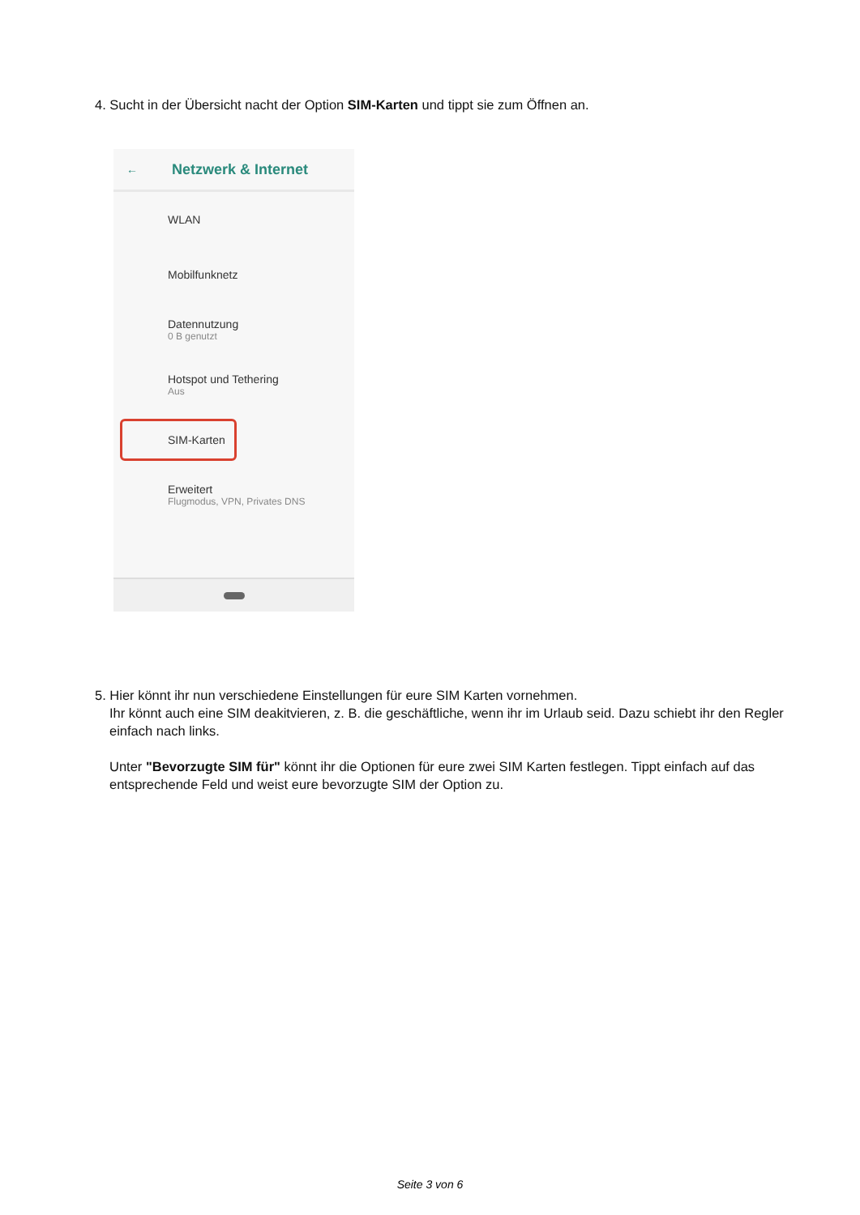4. Sucht in der Übersicht nacht der Option SIM-Karten und tippt sie zum Öffnen an.
← Netzwerk & Internet
WLAN
Mobilfunknetz
Datennutzung
0 B genutzt
Hotspot und Tethering
Aus
SIM-Karten
Erweitert
Flugmodus, VPN, Privates DNS
5. Hier könnt ihr nun verschiedene Einstellungen für eure SIM Karten vornehmen.
Ihr könnt auch eine SIM deakitvieren, z. B. die geschäftliche, wenn ihr im Urlaub seid. Dazu schiebt ihr den Regler einfach nach links.
Unter "Bevorzugte SIM für" könnt ihr die Optionen für eure zwei SIM Karten festlegen. Tippt einfach auf das entsprechende Feld und weist eure bevorzugte SIM der Option zu.
Seite 3 von 6